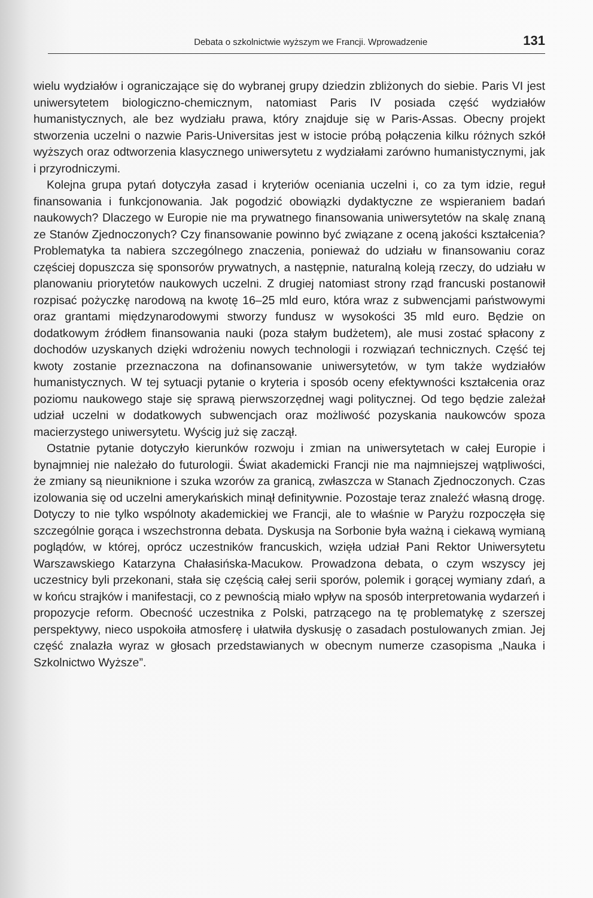Debata o szkolnictwie wyższym we Francji. Wprowadzenie 131
wielu wydziałów i ograniczające się do wybranej grupy dziedzin zbliżonych do siebie. Paris VI jest uniwersytetem biologiczno-chemicznym, natomiast Paris IV posiada część wydziałów humanistycznych, ale bez wydziału prawa, który znajduje się w Paris-Assas. Obecny projekt stworzenia uczelni o nazwie Paris-Universitas jest w istocie próbą połączenia kilku różnych szkół wyższych oraz odtworzenia klasycznego uniwersytetu z wydziałami zarówno humanistycznymi, jak i przyrodniczymi.
Kolejna grupa pytań dotyczyła zasad i kryteriów oceniania uczelni i, co za tym idzie, reguł finansowania i funkcjonowania. Jak pogodzić obowiązki dydaktyczne ze wspieraniem badań naukowych? Dlaczego w Europie nie ma prywatnego finansowania uniwersytetów na skalę znaną ze Stanów Zjednoczonych? Czy finansowanie powinno być związane z oceną jakości kształcenia? Problematyka ta nabiera szczególnego znaczenia, ponieważ do udziału w finansowaniu coraz częściej dopuszcza się sponsorów prywatnych, a następnie, naturalną koleją rzeczy, do udziału w planowaniu priorytetów naukowych uczelni. Z drugiej natomiast strony rząd francuski postanowił rozpisać pożyczkę narodową na kwotę 16–25 mld euro, która wraz z subwencjami państwowymi oraz grantami międzynarodowymi stworzy fundusz w wysokości 35 mld euro. Będzie on dodatkowym źródłem finansowania nauki (poza stałym budżetem), ale musi zostać spłacony z dochodów uzyskanych dzięki wdrożeniu nowych technologii i rozwiązań technicznych. Część tej kwoty zostanie przeznaczona na dofinansowanie uniwersytetów, w tym także wydziałów humanistycznych. W tej sytuacji pytanie o kryteria i sposób oceny efektywności kształcenia oraz poziomu naukowego staje się sprawą pierwszorzędnej wagi politycznej. Od tego będzie zależał udział uczelni w dodatkowych subwencjach oraz możliwość pozyskania naukowców spoza macierzystego uniwersytetu. Wyścig już się zaczął.
Ostatnie pytanie dotyczyło kierunków rozwoju i zmian na uniwersytetach w całej Europie i bynajmniej nie należało do futurologii. Świat akademicki Francji nie ma najmniejszej wątpliwości, że zmiany są nieuniknione i szuka wzorów za granicą, zwłaszcza w Stanach Zjednoczonych. Czas izolowania się od uczelni amerykańskich minął definitywnie. Pozostaje teraz znaleźć własną drogę. Dotyczy to nie tylko wspólnoty akademickiej we Francji, ale to właśnie w Paryżu rozpoczęła się szczególnie gorąca i wszechstronna debata. Dyskusja na Sorbonie była ważną i ciekawą wymianą poglądów, w której, oprócz uczestników francuskich, wzięła udział Pani Rektor Uniwersytetu Warszawskiego Katarzyna Chałasińska-Macukow. Prowadzona debata, o czym wszyscy jej uczestnicy byli przekonani, stała się częścią całej serii sporów, polemik i gorącej wymiany zdań, a w końcu strajków i manifestacji, co z pewnością miało wpływ na sposób interpretowania wydarzeń i propozycje reform. Obecność uczestnika z Polski, patrzącego na tę problematykę z szerszej perspektywy, nieco uspokoiła atmosferę i ułatwiła dyskusję o zasadach postulowanych zmian. Jej część znalazła wyraz w głosach przedstawianych w obecnym numerze czasopisma „Nauka i Szkolnictwo Wyższe”.